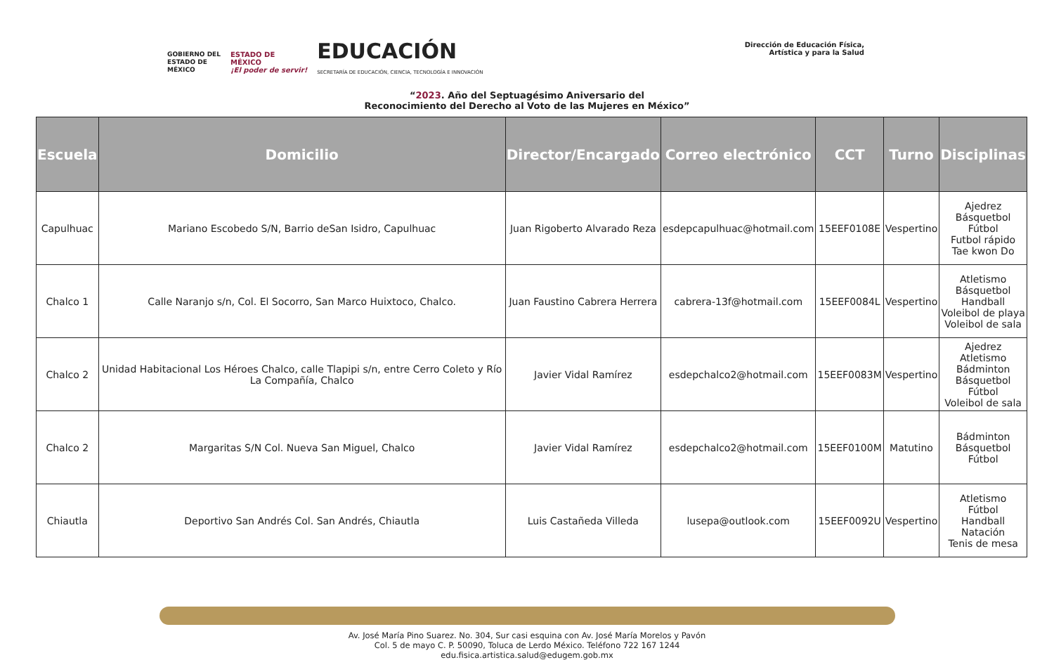GOBIERNO DEL
ESTADO DE
MÉXICO
ESTADO DE
MÉXICO
¡El poder de servir!
EDUCACIÓN
SECRETARÍA DE EDUCACIÓN, CIENCIA, TECNOLOGÍA E INNOVACIÓN
Dirección de Educación Física,
Artística y para la Salud
“2023. Año del Septuagésimo Aniversario del
Reconocimiento del Derecho al Voto de las Mujeres en México”
| Escuela | Domicilio | Director/Encargado | Correo electrónico | CCT | Turno | Disciplinas |
| --- | --- | --- | --- | --- | --- | --- |
| Capulhuac | Mariano Escobedo S/N, Barrio deSan Isidro, Capulhuac | Juan Rigoberto Alvarado Reza | esdepcapulhuac@hotmail.com | 15EEF0108E | Vespertino | Ajedrez Básquetbol Fútbol Futbol rápido Tae kwon Do |
| Chalco 1 | Calle Naranjo s/n, Col. El Socorro, San Marco Huixtoco, Chalco. | Juan Faustino Cabrera Herrera | cabrera-13f@hotmail.com | 15EEF0084L | Vespertino | Atletismo Básquetbol Handball Voleibol de playa Voleibol de sala |
| Chalco 2 | Unidad Habitacional Los Héroes Chalco, calle Tlapipi s/n, entre Cerro Coleto y Río La Compañía, Chalco | Javier Vidal Ramírez | esdepchalco2@hotmail.com | 15EEF0083M | Vespertino | Ajedrez Atletismo Bádminton Básquetbol Fútbol Voleibol de sala |
| Chalco 2 | Margaritas S/N Col. Nueva San Miguel, Chalco | Javier Vidal Ramírez | esdepchalco2@hotmail.com | 15EEF0100M | Matutino | Bádminton Básquetbol Fútbol |
| Chiautla | Deportivo San Andrés Col. San Andrés, Chiautla | Luis Castañeda Villeda | lusepa@outlook.com | 15EEF0092U | Vespertino | Atletismo Fútbol Handball Natación Tenis de mesa |
Av. José María Pino Suarez. No. 304, Sur casi esquina con Av. José María Morelos y Pavón
Col. 5 de mayo C. P. 50090, Toluca de Lerdo México. Teléfono 722 167 1244
edu.fisica.artistica.salud@edugem.gob.mx